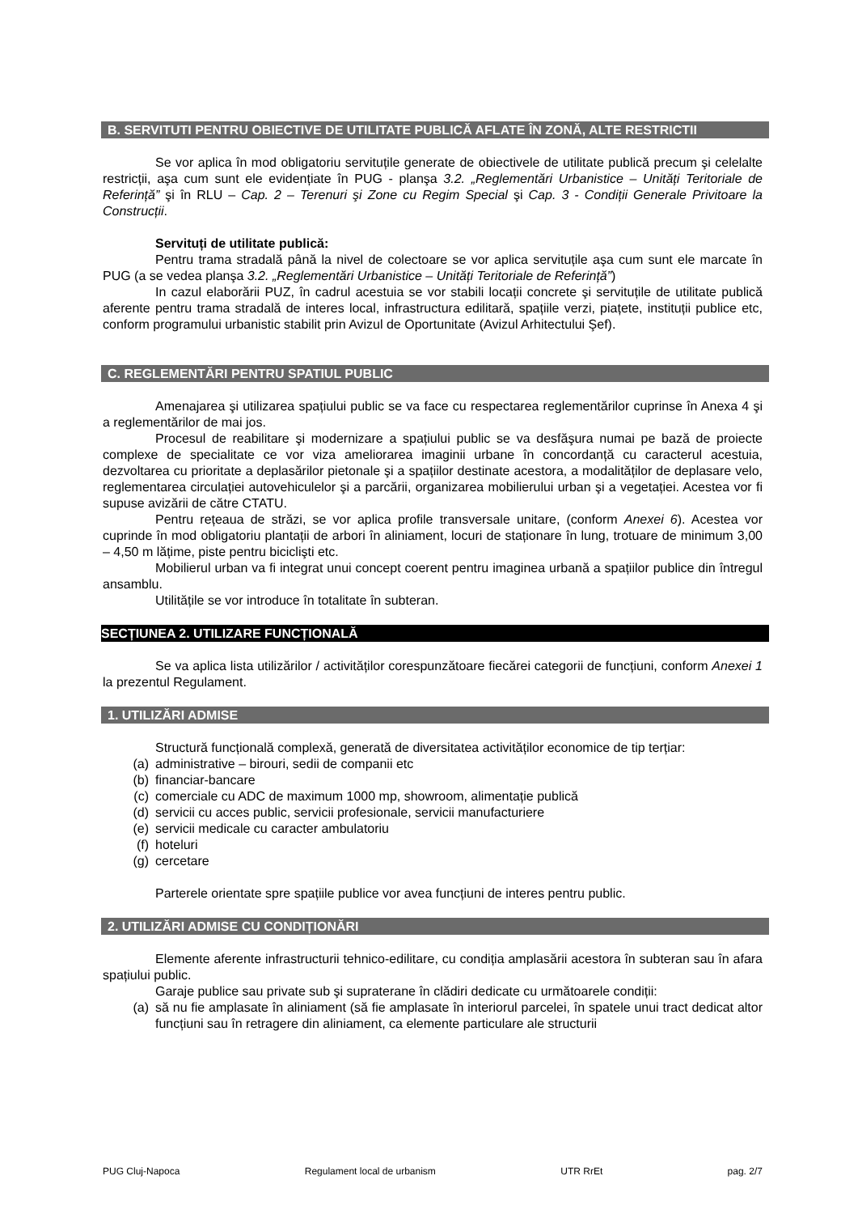B. SERVITUTI PENTRU OBIECTIVE DE UTILITATE PUBLICĂ AFLATE ÎN ZONĂ, ALTE RESTRICTII
Se vor aplica în mod obligatoriu servituțile generate de obiectivele de utilitate publică precum şi celelalte restricții, aşa cum sunt ele evidențiate în PUG - planşa 3.2. „Reglementări Urbanistice – Unități Teritoriale de Referință” şi în RLU – Cap. 2 – Terenuri şi Zone cu Regim Special şi Cap. 3 - Condiții Generale Privitoare la Construcții.
Servituți de utilitate publică:
Pentru trama stradală până la nivel de colectoare se vor aplica servituțile aşa cum sunt ele marcate în PUG (a se vedea planşa 3.2. „Reglementări Urbanistice – Unități Teritoriale de Referință”)
In cazul elaborării PUZ, în cadrul acestuia se vor stabili locații concrete şi servituțile de utilitate publică aferente pentru trama stradală de interes local, infrastructura edilitară, spațiile verzi, piațete, instituții publice etc, conform programului urbanistic stabilit prin Avizul de Oportunitate (Avizul Arhitectului Şef).
C. REGLEMENTĂRI PENTRU SPATIUL PUBLIC
Amenajarea şi utilizarea spațiului public se va face cu respectarea reglementărilor cuprinse în Anexa 4 şi a reglementărilor de mai jos.
Procesul de reabilitare şi modernizare a spațiului public se va desfăşura numai pe bază de proiecte complexe de specialitate ce vor viza ameliorarea imaginii urbane în concordanță cu caracterul acestuia, dezvoltarea cu prioritate a deplasărilor pietonale şi a spațiilor destinate acestora, a modalităților de deplasare velo, reglementarea circulației autovehiculelor şi a parcării, organizarea mobilierului urban şi a vegetației. Acestea vor fi supuse avizării de către CTATU.
Pentru rețeaua de străzi, se vor aplica profile transversale unitare, (conform Anexei 6). Acestea vor cuprinde în mod obligatoriu plantații de arbori în aliniament, locuri de staționare în lung, trotuare de minimum 3,00 – 4,50 m lățime, piste pentru biciclişti etc.
Mobilierul urban va fi integrat unui concept coerent pentru imaginea urbană a spațiilor publice din întregul ansamblu.
Utilitățile se vor introduce în totalitate în subteran.
SECȚIUNEA 2. UTILIZARE FUNCȚIONALĂ
Se va aplica lista utilizărilor / activităților corespunzătoare fiecărei categorii de funcțiuni, conform Anexei 1 la prezentul Regulament.
1. UTILIZĂRI ADMISE
Structură funcțională complexă, generată de diversitatea activităților economice de tip terțiar:
(a) administrative – birouri, sedii de companii etc
(b) financiar-bancare
(c) comerciale cu ADC de maximum 1000 mp, showroom, alimentație publică
(d) servicii cu acces public, servicii profesionale, servicii manufacturiere
(e) servicii medicale cu caracter ambulatoriu
(f) hoteluri
(g) cercetare
Parterele orientate spre spațiile publice vor avea funcțiuni de interes pentru public.
2. UTILIZĂRI ADMISE CU CONDIȚIONĂRI
Elemente aferente infrastructurii tehnico-edilitare, cu condiția amplasării acestora în subteran sau în afara spațiului public.
Garaje publice sau private sub şi supraterane în clădiri dedicate cu următoarele condiții:
(a) să nu fie amplasate în aliniament (să fie amplasate în interiorul parcelei, în spatele unui tract dedicat altor funcțiuni sau în retragere din aliniament, ca elemente particulare ale structurii
PUG Cluj-Napoca Regulament local de urbanism UTR RrEt pag. 2/7